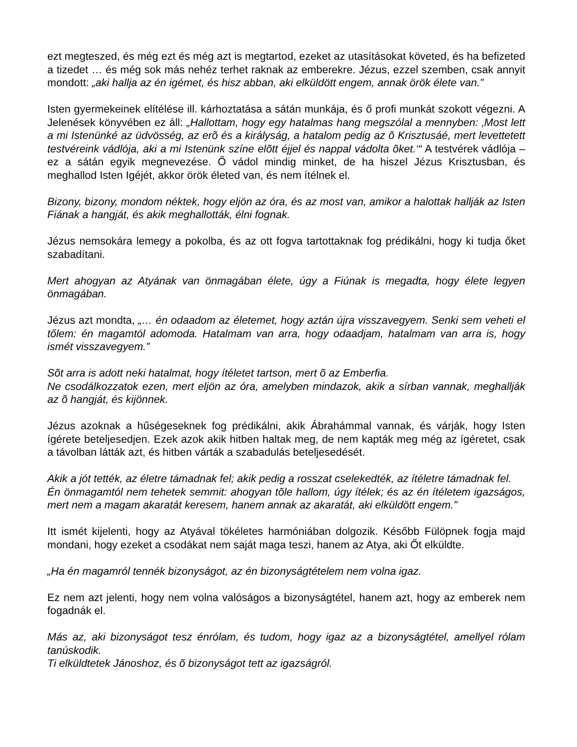ezt megteszed, és még ezt és még azt is megtartod, ezeket az utasításokat követed, és ha befizeted a tizedet … és még sok más nehéz terhet raknak az emberekre. Jézus, ezzel szemben, csak annyit mondott: „aki hallja az én igémet, és hisz abban, aki elküldött engem, annak örök élete van.”
Isten gyermekeinek elítélése ill. kárhoztatása a sátán munkája, és ő profi munkát szokott végezni. A Jelenések könyvében ez áll: „Hallottam, hogy egy hatalmas hang megszólal a mennyben: ‚Most lett a mi Istenünké az üdvösség, az erõ és a királyság, a hatalom pedig az õ Krisztusáé, mert levettetett testvéreink vádlója, aki a mi Istenünk színe elõtt éjjel és nappal vádolta õket.‘“ A testvérek vádlója – ez a sátán egyik megnevezése. Ő vádol mindig minket, de ha hiszel Jézus Krisztusban, és meghallod Isten Igéjét, akkor örök életed van, és nem ítélnek el.
Bizony, bizony, mondom néktek, hogy eljön az óra, és az most van, amikor a halottak hallják az Isten Fiának a hangját, és akik meghallották, élni fognak.
Jézus nemsokára lemegy a pokolba, és az ott fogva tartottaknak fog prédikálni, hogy ki tudja őket szabadítani.
Mert ahogyan az Atyának van önmagában élete, úgy a Fiúnak is megadta, hogy élete legyen önmagában.
Jézus azt mondta, „… én odaadom az életemet, hogy aztán újra visszavegyem. Senki sem veheti el tőlem: én magamtól adomoda. Hatalmam van arra, hogy odaadjam, hatalmam van arra is, hogy ismét visszavegyem.”
Sõt arra is adott neki hatalmat, hogy ítéletet tartson, mert õ az Emberfia.
Ne csodálkozzatok ezen, mert eljön az óra, amelyben mindazok, akik a sírban vannak, meghallják az õ hangját, és kijönnek.
Jézus azoknak a hűségeseknek fog prédikálni, akik Ábrahámmal vannak, és várják, hogy Isten ígérete beteljesedjen. Ezek azok akik hitben haltak meg, de nem kapták meg még az ígéretet, csak a távolban látták azt, és hitben várták a szabadulás beteljesedését.
Akik a jót tették, az életre támadnak fel; akik pedig a rosszat cselekedték, az ítéletre támadnak fel.
Én önmagamtól nem tehetek semmit: ahogyan tõle hallom, úgy ítélek; és az én ítéletem igazságos, mert nem a magam akaratát keresem, hanem annak az akaratát, aki elküldött engem.”
Itt ismét kijelenti, hogy az Atyával tökéletes harmóniában dolgozik. Később Fülöpnek fogja majd mondani, hogy ezeket a csodákat nem saját maga teszi, hanem az Atya, aki Őt elküldte.
„Ha én magamról tennék bizonyságot, az én bizonyságtételem nem volna igaz.
Ez nem azt jelenti, hogy nem volna valóságos a bizonyságtétel, hanem azt, hogy az emberek nem fogadnák el.
Más az, aki bizonyságot tesz énrólam, és tudom, hogy igaz az a bizonyságtétel, amellyel rólam tanúskodik.
Ti elküldtetek Jánoshoz, és õ bizonyságot tett az igazságról.